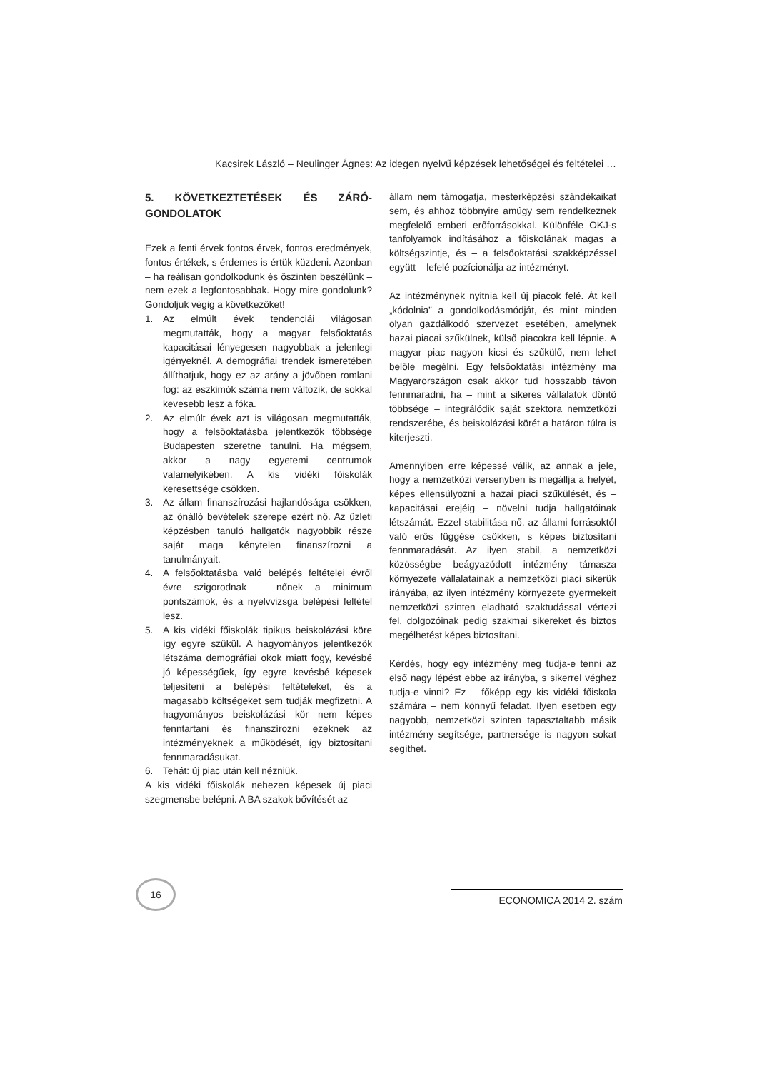Kacsirek László – Neulinger Ágnes: Az idegen nyelvű képzések lehetőségei és feltételei …
5. KÖVETKEZTETÉSEK ÉS ZÁRÓ-GONDOLATOK
Ezek a fenti érvek fontos érvek, fontos eredmények, fontos értékek, s érdemes is értük küzdeni. Azonban – ha reálisan gondolkodunk és őszintén beszélünk – nem ezek a legfontosabbak. Hogy mire gondolunk? Gondoljuk végig a következőket!
1. Az elmúlt évek tendenciái világosan megmutatták, hogy a magyar felsőoktatás kapacitásai lényegesen nagyobbak a jelenlegi igényeknél. A demográfiai trendek ismeretében állíthatjuk, hogy ez az arány a jövőben romlani fog: az eszkimók száma nem változik, de sokkal kevesebb lesz a fóka.
2. Az elmúlt évek azt is világosan megmutatták, hogy a felsőoktatásba jelentkezők többsége Budapesten szeretne tanulni. Ha mégsem, akkor a nagy egyetemi centrumok valamelyikében. A kis vidéki főiskolák keresettsége csökken.
3. Az állam finanszírozási hajlandósága csökken, az önálló bevételek szerepe ezért nő. Az üzleti képzésben tanuló hallgatók nagyobbik része saját maga kénytelen finanszírozni a tanulmányait.
4. A felsőoktatásba való belépés feltételei évről évre szigorodnak – nőnek a minimum pontszámok, és a nyelvvizsga belépési feltétel lesz.
5. A kis vidéki főiskolák tipikus beiskolázási köre így egyre szűkül. A hagyományos jelentkezők létszáma demográfiai okok miatt fogy, kevésbé jó képességűek, így egyre kevésbé képesek teljesíteni a belépési feltételeket, és a magasabb költségeket sem tudják megfizetni. A hagyományos beiskolázási kör nem képes fenntartani és finanszírozni ezeknek az intézményeknek a működését, így biztosítani fennmaradásukat.
6. Tehát: új piac után kell nézniük.
A kis vidéki főiskolák nehezen képesek új piaci szegmensbe belépni. A BA szakok bővítését az
állam nem támogatja, mesterképzési szándékaikat sem, és ahhoz többnyire amúgy sem rendelkeznek megfelelő emberi erőforrásokkal. Különféle OKJ-s tanfolyamok indításához a főiskolának magas a költségszintje, és – a felsőoktatási szakképzéssel együtt – lefelé pozícionálja az intézményt.
Az intézménynek nyitnia kell új piacok felé. Át kell „kódolnia” a gondolkodásmódját, és mint minden olyan gazdálkodó szervezet esetében, amelynek hazai piacai szűkülnek, külső piacokra kell lépnie. A magyar piac nagyon kicsi és szűkülő, nem lehet belőle megélni. Egy felsőoktatási intézmény ma Magyarországon csak akkor tud hosszabb távon fennmaradni, ha – mint a sikeres vállalatok döntő többsége – integrálódik saját szektora nemzetközi rendszerébe, és beiskolázási körét a határon túlra is kiterjeszti.
Amennyiben erre képessé válik, az annak a jele, hogy a nemzetközi versenyben is megállja a helyét, képes ellensúlyozni a hazai piaci szűkülését, és – kapacitásai erejéig – növelni tudja hallgatóinak létszámát. Ezzel stabilitása nő, az állami forrásoktól való erős függése csökken, s képes biztosítani fennmaradását. Az ilyen stabil, a nemzetközi közösségbe beágyazódott intézmény támasza környezete vállalatainak a nemzetközi piaci sikerük irányába, az ilyen intézmény környezete gyermekeit nemzetközi szinten eladható szaktudással vértezi fel, dolgozóinak pedig szakmai sikereket és biztos megélhetést képes biztosítani.
Kérdés, hogy egy intézmény meg tudja-e tenni az első nagy lépést ebbe az irányba, s sikerrel véghez tudja-e vinni? Ez – főképp egy kis vidéki főiskola számára – nem könnyű feladat. Ilyen esetben egy nagyobb, nemzetközi szinten tapasztaltabb másik intézmény segítsége, partnersége is nagyon sokat segíthet.
16
ECONOMICA 2014 2. szám